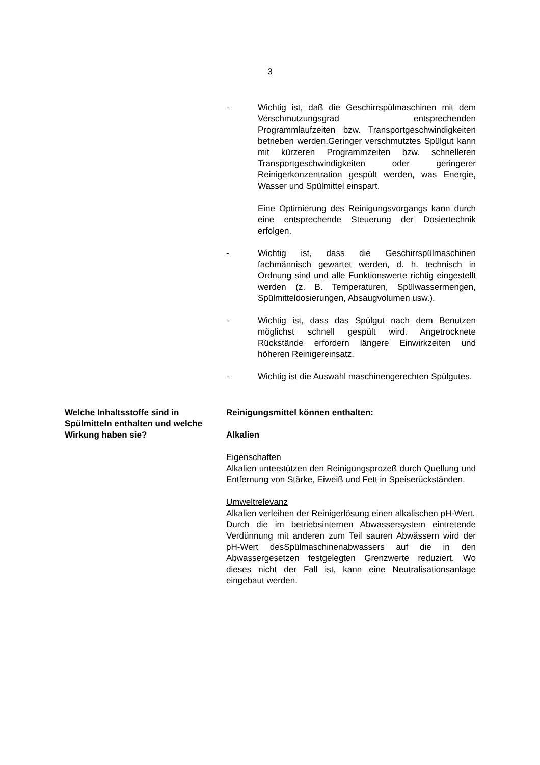3
- Wichtig ist, daß die Geschirrspülmaschinen mit dem Verschmutzungsgrad entsprechenden Programmlaufzeiten bzw. Transportgeschwindigkeiten betrieben werden.Geringer verschmutztes Spülgut kann mit kürzeren Programmzeiten bzw. schnelleren Transportgeschwindigkeiten oder geringerer Reinigerkonzentration gespült werden, was Energie, Wasser und Spülmittel einspart.
Eine Optimierung des Reinigungsvorgangs kann durch eine entsprechende Steuerung der Dosiertechnik erfolgen.
- Wichtig ist, dass die Geschirrspülmaschinen fachmännisch gewartet werden, d. h. technisch in Ordnung sind und alle Funktionswerte richtig eingestellt werden (z. B. Temperaturen, Spülwassermengen, Spülmitteldosierungen, Absaugvolumen usw.).
- Wichtig ist, dass das Spülgut nach dem Benutzen möglichst schnell gespült wird. Angetrocknete Rückstände erfordern längere Einwirkzeiten und höheren Reinigereinsatz.
- Wichtig ist die Auswahl maschinengerechten Spülgutes.
Welche Inhaltsstoffe sind in Spülmitteln enthalten und welche Wirkung haben sie?
Reinigungsmittel können enthalten:
Alkalien
Eigenschaften
Alkalien unterstützen den Reinigungsprozeß durch Quellung und Entfernung von Stärke, Eiweiß und Fett in Speiserückständen.
Umweltrelevanz
Alkalien verleihen der Reinigerlösung einen alkalischen pH-Wert.
Durch die im betriebsinternen Abwassersystem eintretende Verdünnung mit anderen zum Teil sauren Abwässern wird der pH-Wert desSpülmaschinenabwassers auf die in den Abwassergesetzen festgelegten Grenzwerte reduziert. Wo dieses nicht der Fall ist, kann eine Neutralisationsanlage eingebaut werden.